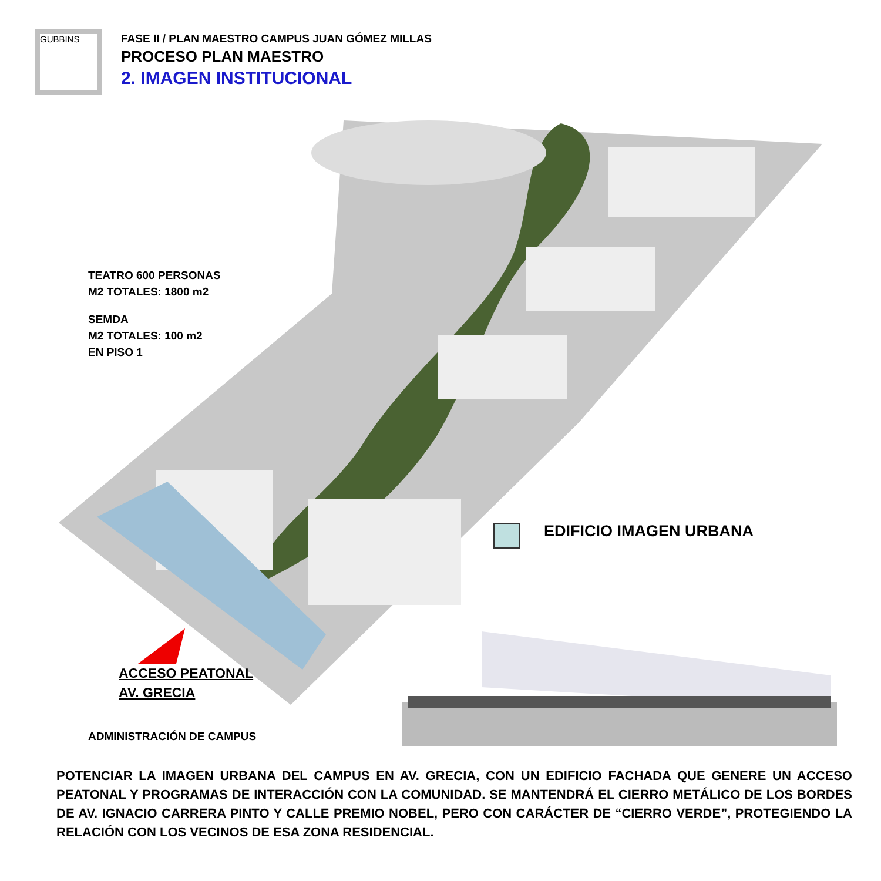GUBBINS
FASE II / PLAN MAESTRO CAMPUS JUAN GÓMEZ MILLAS
PROCESO PLAN MAESTRO
2. IMAGEN INSTITUCIONAL
TEATRO 600 PERSONAS
M2 TOTALES: 1800 m2
SEMDA
M2 TOTALES: 100 m2
EN PISO 1
EDIFICIO IMAGEN URBANA
ACCESO PEATONAL
AV. GRECIA
ADMINISTRACIÓN DE CAMPUS
POTENCIAR LA IMAGEN URBANA DEL CAMPUS EN AV. GRECIA, CON UN EDIFICIO FACHADA QUE GENERE UN ACCESO PEATONAL Y PROGRAMAS DE INTERACCIÓN CON LA COMUNIDAD. SE MANTENDRÁ EL CIERRO METÁLICO DE LOS BORDES DE AV. IGNACIO CARRERA PINTO Y CALLE PREMIO NOBEL, PERO CON CARÁCTER DE “CIERRO VERDE”, PROTEGIENDO LA RELACIÓN CON LOS VECINOS DE ESA ZONA RESIDENCIAL.